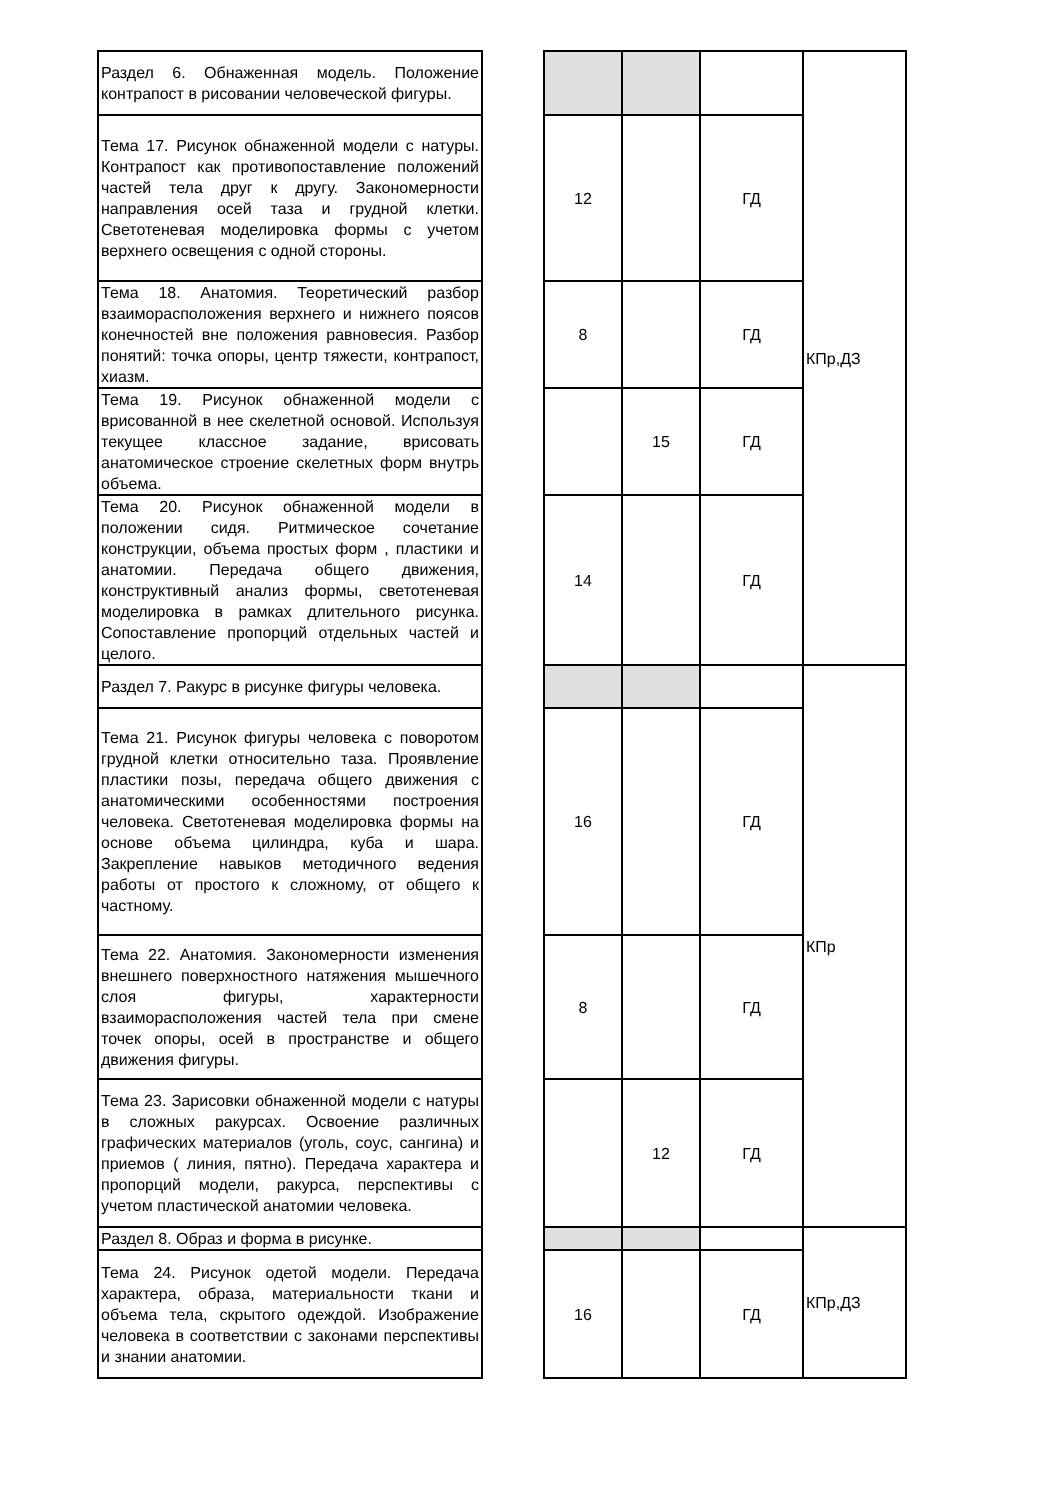| Раздел 6. Обнаженная модель. Положение контрапост в рисовании человеческой фигуры. | | | | | КПр,ДЗ |
| Тема 17. Рисунок обнаженной модели с натуры. Контрапост как противопоставление положений частей тела друг к другу. Закономерности направления осей таза и грудной клетки. Светотеневая моделировка формы с учетом верхнего освещения с одной стороны. | | 12 | | ГД | |
| Тема 18. Анатомия. Теоретический разбор взаиморасположения верхнего и нижнего поясов конечностей вне положения равновесия. Разбор понятий: точка опоры, центр тяжести, контрапост, хиазм. | | 8 | | ГД | |
| Тема 19. Рисунок обнаженной модели с врисованной в нее скелетной основой. Используя текущее классное задание, врисовать анатомическое строение скелетных форм внутрь объема. | | | 15 | ГД | |
| Тема 20. Рисунок обнаженной модели в положении сидя. Ритмическое сочетание конструкции, объема простых форм , пластики и анатомии. Передача общего движения, конструктивный анализ формы, светотеневая моделировка в рамках длительного рисунка. Сопоставление пропорций отдельных частей и целого. | | 14 | | ГД | |
| Раздел 7. Ракурс в рисунке фигуры человека. | | | | | КПр |
| Тема 21. Рисунок фигуры человека с поворотом грудной клетки относительно таза. Проявление пластики позы, передача общего движения с анатомическими особенностями построения человека. Светотеневая моделировка формы на основе объема цилиндра, куба и шара. Закрепление навыков методичного ведения работы от простого к сложному, от общего к частному. | | 16 | | ГД | |
| Тема 22. Анатомия. Закономерности изменения внешнего поверхностного натяжения мышечного слоя фигуры, характерности взаиморасположения частей тела при смене точек опоры, осей в пространстве и общего движения фигуры. | | 8 | | ГД | |
| Тема 23. Зарисовки обнаженной модели с натуры в сложных ракурсах. Освоение различных графических материалов (уголь, соус, сангина) и приемов ( линия, пятно). Передача характера и пропорций модели, ракурса, перспективы с учетом пластической анатомии человека. | | | 12 | ГД | |
| Раздел 8. Образ и форма в рисунке. | | | | | КПр,ДЗ |
| Тема 24. Рисунок одетой модели. Передача характера, образа, материальности ткани и объема тела, скрытого одеждой. Изображение человека в соответствии с законами перспективы и знании анатомии. | | 16 | | ГД | |